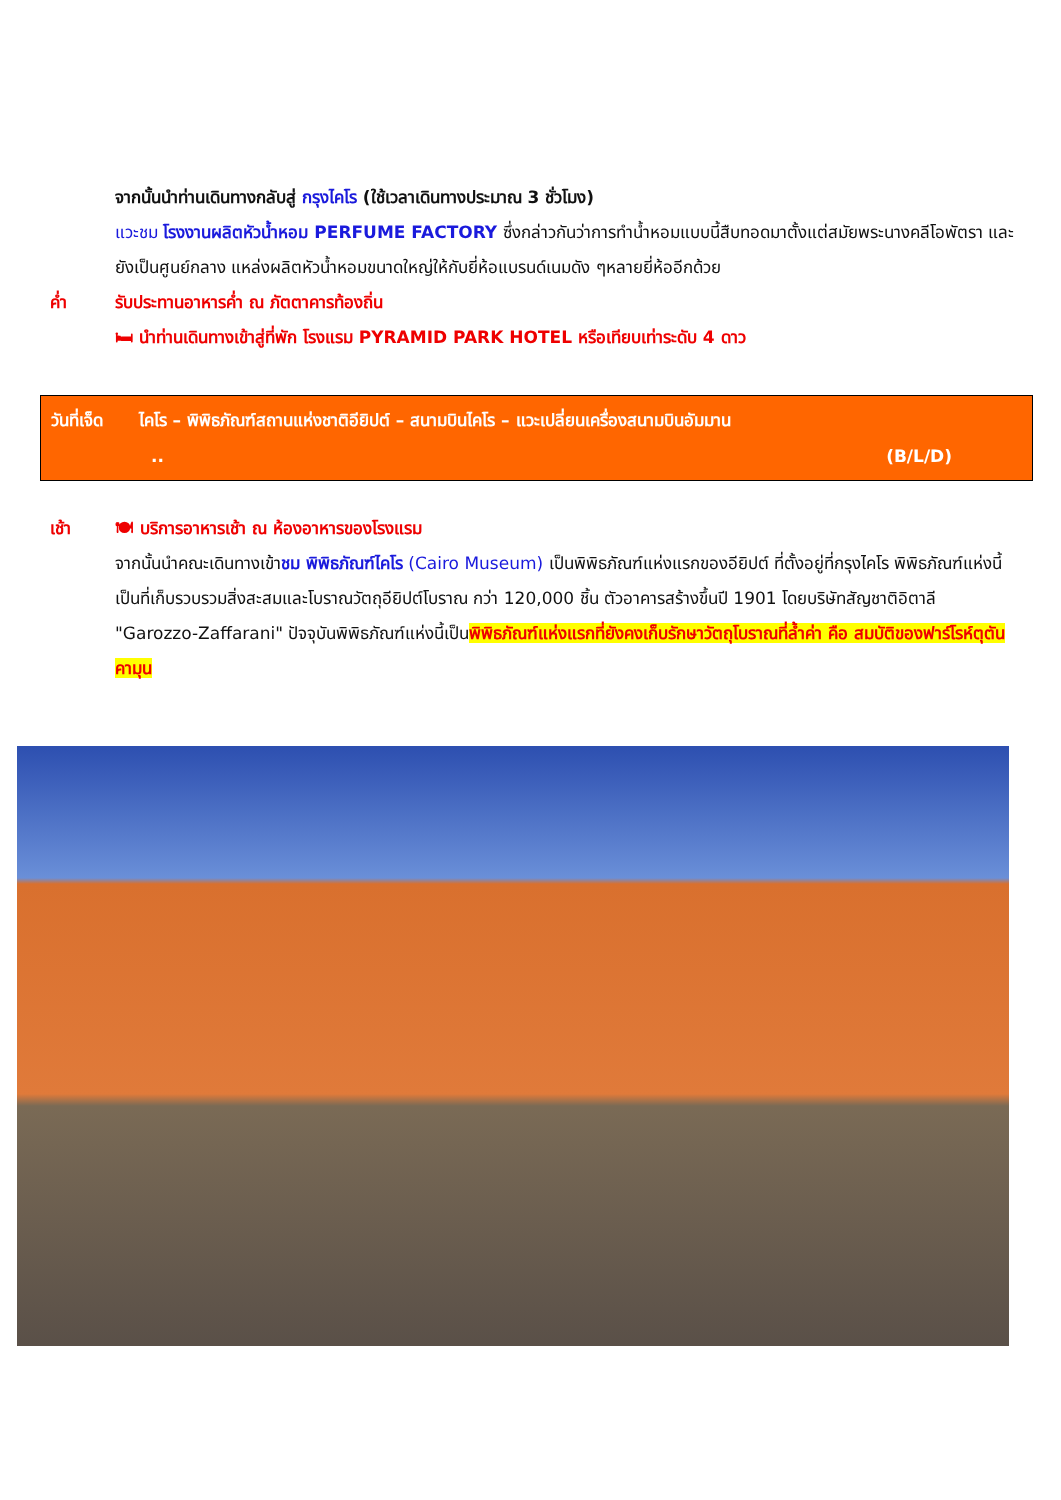จากนั้นนำท่านเดินทางกลับสู่ กรุงไคโร (ใช้เวลาเดินทางประมาณ 3 ชั่วโมง)
แวะชม โรงงานผลิตหัวน้ำหอม PERFUME FACTORY ซึ่งกล่าวกันว่าการทำน้ำหอมแบบนี้สืบทอดมาตั้งแต่สมัยพระนางคลีโอพัตรา และยังเป็นศูนย์กลาง แหล่งผลิตหัวน้ำหอมขนาดใหญ่ให้กับยี่ห้อแบรนด์เนมดัง ๆหลายยี่ห้ออีกด้วย
ค่ำ รับประทานอาหารค่ำ ณ ภัตตาคารท้องถิ่น
🛏 นำท่านเดินทางเข้าสู่ที่พัก โรงแรม PYRAMID PARK HOTEL หรือเทียบเท่าระดับ 4 ดาว
วันที่เจ็ด ไคโร – พิพิธภัณฑ์สถานแห่งชาติอียิปต์ – สนามบินไคโร – แวะเปลี่ยนเครื่องสนามบินอัมมาน
.. (B/L/D)
เช้า 🍽 บริการอาหารเช้า ณ ห้องอาหารของโรงแรม
จากนั้นนำคณะเดินทางเข้าชม พิพิธภัณฑ์ไคโร (Cairo Museum) เป็นพิพิธภัณฑ์แห่งแรกของอียิปต์ ที่ตั้งอยู่ที่กรุงไคโร พิพิธภัณฑ์แห่งนี้เป็นที่เก็บรวบรวมสิ่งสะสมและโบราณวัตถุอียิปต์โบราณ กว่า 120,000 ชิ้น ตัวอาคารสร้างขึ้นปี 1901 โดยบริษัทสัญชาติอิตาลี "Garozzo-Zaffarani" ปัจจุบันพิพิธภัณฑ์แห่งนี้เป็นพิพิธภัณฑ์แห่งแรกที่ยังคงเก็บรักษาวัตถุโบราณที่ล้ำค่า คือ สมบัติของฟาร์โรห์ตุตันคามุน